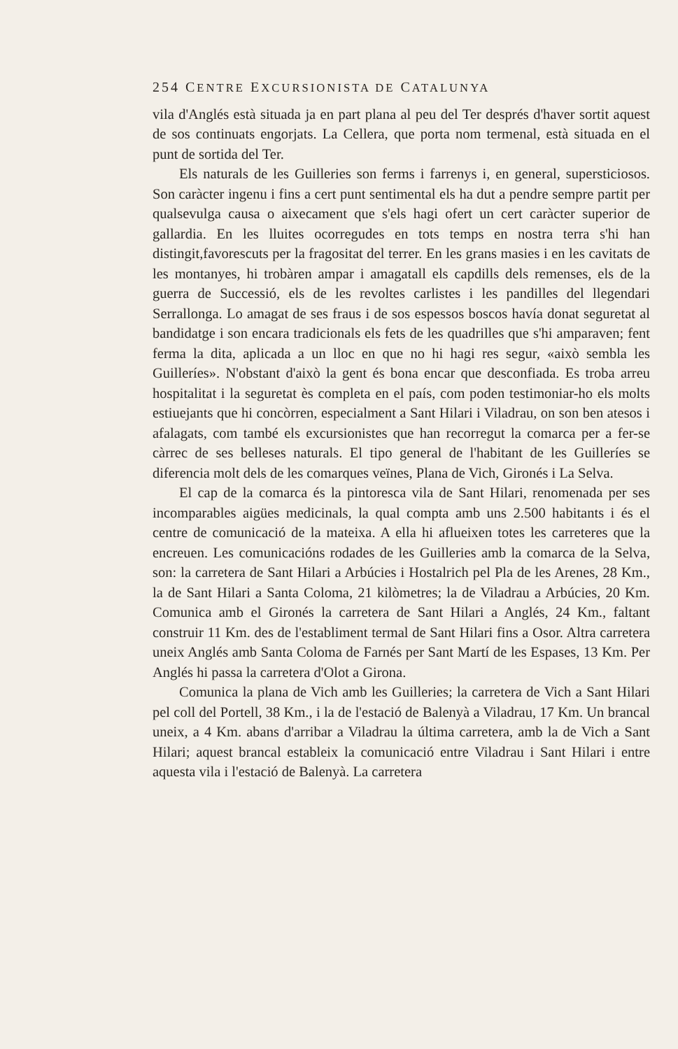254 CENTRE EXCURSIONISTA DE CATALUNYA
vila d'Anglés està situada ja en part plana al peu del Ter després d'haver sortit aquest de sos continuats engorjats. La Cellera, que porta nom termenal, està situada en el punt de sortida del Ter.
Els naturals de les Guilleries son ferms i farrenys i, en general, supersticiosos. Son caràcter ingenu i fins a cert punt sentimental els ha dut a pendre sempre partit per qualsevulga causa o aixecament que s'els hagi ofert un cert caràcter superior de gallardia. En les lluites ocorregudes en tots temps en nostra terra s'hi han distingit,favorescuts per la fragositat del terrer. En les grans masies i en les cavitats de les montanyes, hi trobàren ampar i amagatall els capdills dels remenses, els de la guerra de Successió, els de les revoltes carlistes i les pandilles del llegendari Serrallonga. Lo amagat de ses fraus i de sos espessos boscos havía donat seguretat al bandidatge i son encara tradicionals els fets de les quadrilles que s'hi amparaven; fent ferma la dita, aplicada a un lloc en que no hi hagi res segur, «això sembla les Guilleríes». N'obstant d'això la gent és bona encar que desconfiada. Es troba arreu hospitalitat i la seguretat ès completa en el país, com poden testimoniar-ho els molts estiuejants que hi concòrren, especialment a Sant Hilari i Viladrau, on son ben atesos i afalagats, com també els excursionistes que han recorregut la comarca per a fer-se càrrec de ses belleses naturals. El tipo general de l'habitant de les Guilleríes se diferencia molt dels de les comarques veïnes, Plana de Vich, Gironés i La Selva.
El cap de la comarca és la pintoresca vila de Sant Hilari, renomenada per ses incomparables aigües medicinals, la qual compta amb uns 2.500 habitants i és el centre de comunicació de la mateixa. A ella hi aflueixen totes les carreteres que la encreuen. Les comunicacións rodades de les Guilleries amb la comarca de la Selva, son: la carretera de Sant Hilari a Arbúcies i Hostalrich pel Pla de les Arenes, 28 Km., la de Sant Hilari a Santa Coloma, 21 kilòmetres; la de Viladrau a Arbúcies, 20 Km. Comunica amb el Gironés la carretera de Sant Hilari a Anglés, 24 Km., faltant construir 11 Km. des de l'establiment termal de Sant Hilari fins a Osor. Altra carretera uneix Anglés amb Santa Coloma de Farnés per Sant Martí de les Espases, 13 Km. Per Anglés hi passa la carretera d'Olot a Girona.
Comunica la plana de Vich amb les Guilleries; la carretera de Vich a Sant Hilari pel coll del Portell, 38 Km., i la de l'estació de Balenyà a Viladrau, 17 Km. Un brancal uneix, a 4 Km. abans d'arribar a Viladrau la última carretera, amb la de Vich a Sant Hilari; aquest brancal estableix la comunicació entre Viladrau i Sant Hilari i entre aquesta vila i l'estació de Balenyà. La carretera